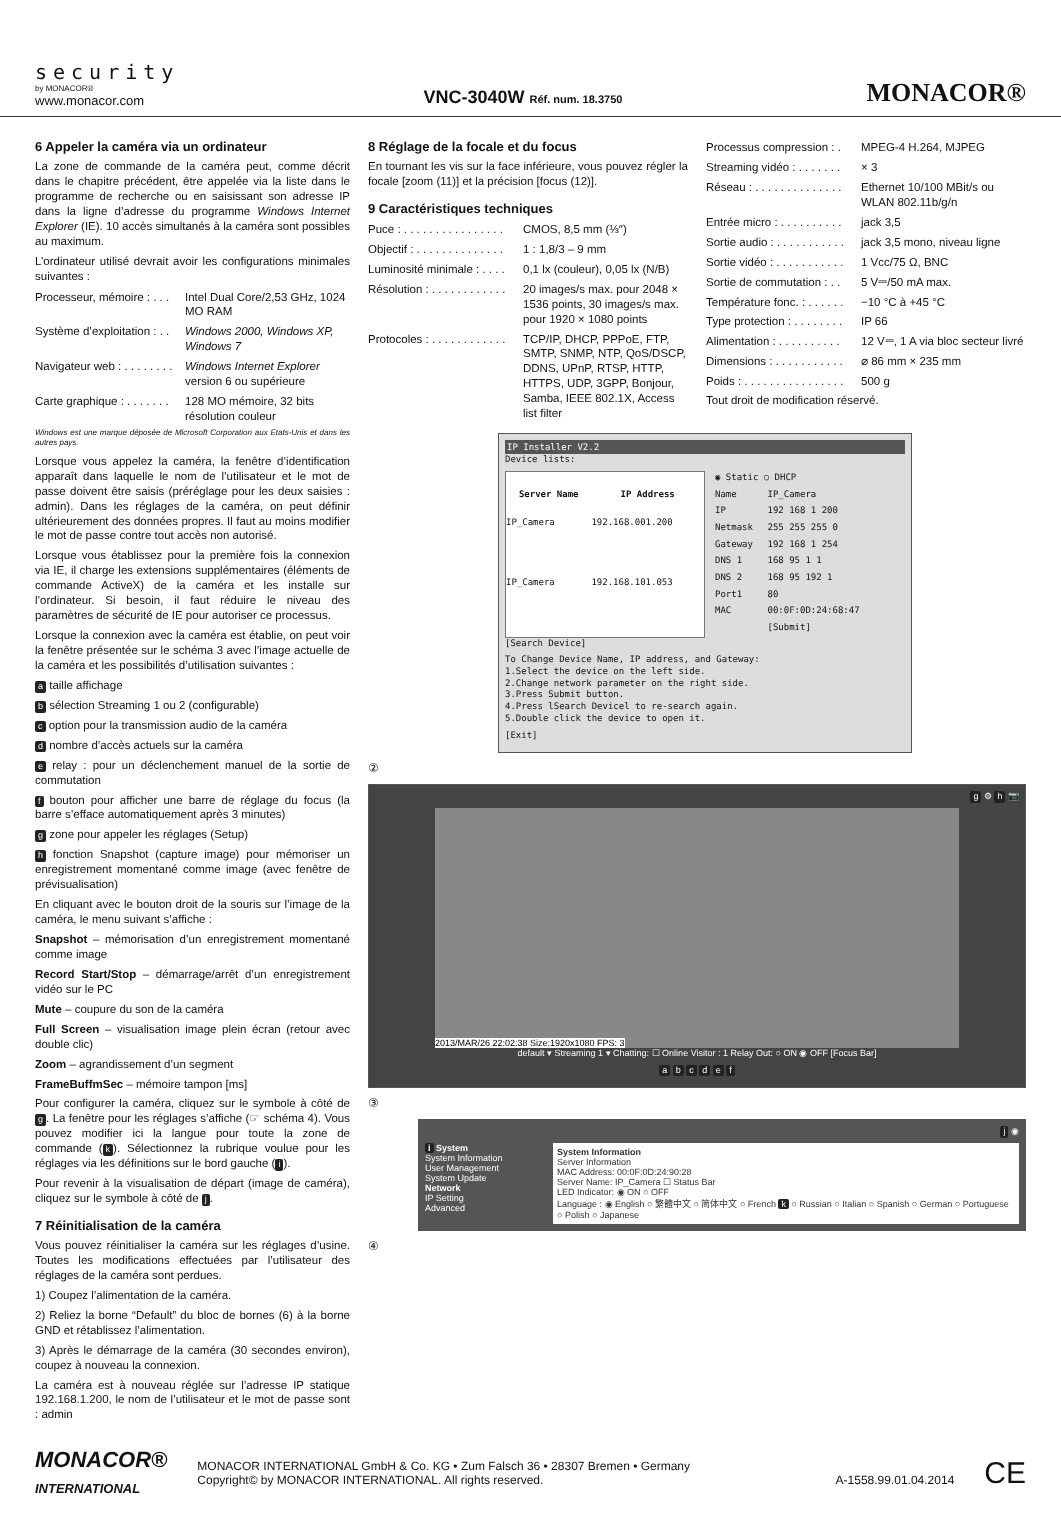security
by MONACOR®
www.monacor.com
VNC-3040W Réf. num. 18.3750
MONACOR®
6 Appeler la caméra via un ordinateur
La zone de commande de la caméra peut, comme décrit dans le chapitre précédent, être appelée via la liste dans le programme de recherche ou en saisissant son adresse IP dans la ligne d’adresse du programme Windows Internet Explorer (IE). 10 accès simultanés à la caméra sont possibles au maximum.
L’ordinateur utilisé devrait avoir les configurations minimales suivantes :
| Processeur, mémoire : . . . | Intel Dual Core/2,53 GHz, 1024 MO RAM |
| Système d’exploitation : . . | Windows 2000, Windows XP, Windows 7 |
| Navigateur web : . . . . . . . . | Windows Internet Explorer version 6 ou supérieure |
| Carte graphique : . . . . . . . | 128 MO mémoire, 32 bits résolution couleur |
Windows est une marque déposée de Microsoft Corporation aux Etats-Unis et dans les autres pays.
Lorsque vous appelez la caméra, la fenêtre d’identification apparaît dans laquelle le nom de l’utilisateur et le mot de passe doivent être saisis (préréglage pour les deux saisies : admin). Dans les réglages de la caméra, on peut définir ultérieurement des données propres. Il faut au moins modifier le mot de passe contre tout accès non autorisé.
Lorsque vous établissez pour la première fois la connexion via IE, il charge les extensions supplémentaires (éléments de commande ActiveX) de la caméra et les installe sur l’ordinateur. Si besoin, il faut réduire le niveau des paramètres de sécurité de IE pour autoriser ce processus.
Lorsque la connexion avec la caméra est établie, on peut voir la fenêtre présentée sur le schéma 3 avec l’image actuelle de la caméra et les possibilités d’utilisation suivantes :
a taille affichage
b sélection Streaming 1 ou 2 (configurable)
c option pour la transmission audio de la caméra
d nombre d’accès actuels sur la caméra
e relay : pour un déclenchement manuel de la sortie de commutation
f bouton pour afficher une barre de réglage du focus (la barre s’efface automatiquement après 3 minutes)
g zone pour appeler les réglages (Setup)
h fonction Snapshot (capture image) pour mémoriser un enregistrement momentané comme image (avec fenêtre de prévisualisation)
En cliquant avec le bouton droit de la souris sur l’image de la caméra, le menu suivant s’affiche :
Snapshot – mémorisation d’un enregistrement momentané comme image
Record Start/Stop – démarrage/arrêt d’un enregistrement vidéo sur le PC
Mute – coupure du son de la caméra
Full Screen – visualisation image plein écran (retour avec double clic)
Zoom – agrandissement d’un segment
FrameBuffmSec – mémoire tampon [ms]
Pour configurer la caméra, cliquez sur le symbole à côté de g. La fenêtre pour les réglages s’affiche (☞ schéma 4). Vous pouvez modifier ici la langue pour toute la zone de commande (k). Sélectionnez la rubrique voulue pour les réglages via les définitions sur le bord gauche (i).
Pour revenir à la visualisation de départ (image de caméra), cliquez sur le symbole à côté de j.
7 Réinitialisation de la caméra
Vous pouvez réinitialiser la caméra sur les réglages d’usine. Toutes les modifications effectuées par l’utilisateur des réglages de la caméra sont perdues.
1) Coupez l’alimentation de la caméra.
2) Reliez la borne “Default” du bloc de bornes (6) à la borne GND et rétablissez l’alimentation.
3) Après le démarrage de la caméra (30 secondes environ), coupez à nouveau la connexion.
La caméra est à nouveau réglée sur l’adresse IP statique 192.168.1.200, le nom de l’utilisateur et le mot de passe sont : admin
8 Réglage de la focale et du focus
En tournant les vis sur la face inférieure, vous pouvez régler la focale [zoom (11)] et la précision [focus (12)].
9 Caractéristiques techniques
| Puce : . . . . . . . . . . . . . . . . | CMOS, 8,5 mm (⅓″) |
| Objectif : . . . . . . . . . . . . . . | 1 : 1,8/3 – 9 mm |
| Luminosité minimale : . . . . | 0,1 lx (couleur), 0,05 lx (N/B) |
| Résolution : . . . . . . . . . . . . | 20 images/s max. pour 2048 × 1536 points, 30 images/s max. pour 1920 × 1080 points |
| Protocoles : . . . . . . . . . . . . | TCP/IP, DHCP, PPPoE, FTP, SMTP, SNMP, NTP, QoS/DSCP, DDNS, UPnP, RTSP, HTTP, HTTPS, UDP, 3GPP, Bonjour, Samba, IEEE 802.1X, Access list filter |
| Processus compression : . | MPEG-4 H.264, MJPEG |
| Streaming vidéo : . . . . . . . | × 3 |
| Réseau : . . . . . . . . . . . . . . | Ethernet 10/100 MBit/s ou WLAN 802.11b/g/n |
| Entrée micro : . . . . . . . . . . | jack 3,5 |
| Sortie audio : . . . . . . . . . . . | jack 3,5 mono, niveau ligne |
| Sortie vidéo : . . . . . . . . . . . | 1 Vcc/75 Ω, BNC |
| Sortie de commutation : . . | 5 V⎓/50 mA max. |
| Température fonc. : . . . . . . | −10 °C à +45 °C |
| Type protection : . . . . . . . . | IP 66 |
| Alimentation : . . . . . . . . . . | 12 V⎓, 1 A via bloc secteur livré |
| Dimensions : . . . . . . . . . . . | ⌀ 86 mm × 235 mm |
| Poids : . . . . . . . . . . . . . . . . | 500 g |
Tout droit de modification réservé.
IP Installer V2.2
Device lists:
| Server Name | IP Address |
| --- | --- |
| IP_Camera | 192.168.001.200 |
| IP_Camera | 192.168.101.053 |
| ◉ Static ○ DHCP | |
| Name | IP_Camera |
| IP | 192 168 1 200 |
| Netmask | 255 255 255 0 |
| Gateway | 192 168 1 254 |
| DNS 1 | 168 95 1 1 |
| DNS 2 | 168 95 192 1 |
| Port1 | 80 |
| MAC | 00:0F:0D:24:68:47 |
| | [Submit] |
[Search Device]
To Change Device Name, IP address, and Gateway:
1.Select the device on the left side.
2.Change network parameter on the right side.
3.Press Submit button.
4.Press lSearch Devicel to re-search again.
5.Double click the device to open it.
[Exit]
②
g ⚙ h 📷
2013/MAR/26 22:02:38 Size:1920x1080 FPS: 3
default ▾ Streaming 1 ▾ Chatting: ☐ Online Visitor : 1 Relay Out: ○ ON ◉ OFF [Focus Bar]
a b c d e f
③
j ◉
i System
System Information
User Management
System Update
Network
IP Setting
Advanced
System Information
Server Information
MAC Address: 00:0F:0D:24:90:28
Server Name: IP_Camera ☐ Status Bar
LED Indicator: ◉ ON ○ OFF
Language : ◉ English ○ 繁體中文 ○ 简体中文 ○ French k ○ Russian ○ Italian ○ Spanish ○ German ○ Portuguese ○ Polish ○ Japanese
④
MONACOR®
INTERNATIONAL
MONACOR INTERNATIONAL GmbH & Co. KG • Zum Falsch 36 • 28307 Bremen • Germany
Copyright© by MONACOR INTERNATIONAL. All rights reserved. A-1558.99.01.04.2014
CE